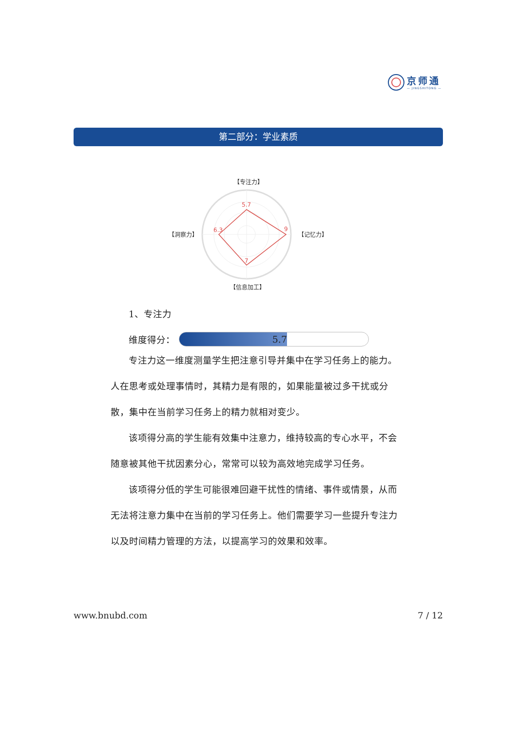京师通
— JINGSHITONG —
第二部分：学业素质
5.7
9
6.3
7
【专注力】
【记忆力】
【洞察力】
【信息加工】
1、专注力
维度得分：
5.7
专注力这一维度测量学生把注意引导并集中在学习任务上的能力。人在思考或处理事情时，其精力是有限的，如果能量被过多干扰或分散，集中在当前学习任务上的精力就相对变少。
该项得分高的学生能有效集中注意力，维持较高的专心水平，不会随意被其他干扰因素分心，常常可以较为高效地完成学习任务。
该项得分低的学生可能很难回避干扰性的情绪、事件或情景，从而无法将注意力集中在当前的学习任务上。他们需要学习一些提升专注力以及时间精力管理的方法，以提高学习的效果和效率。
www.bnubd.com 7 / 12